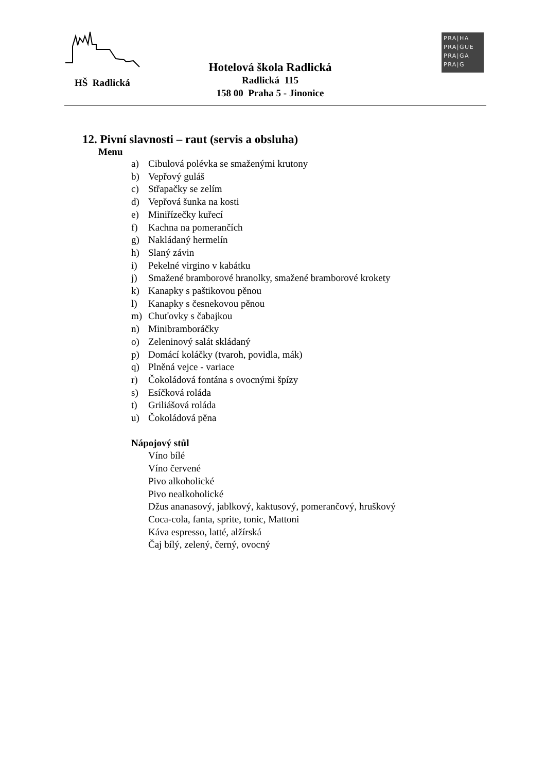HŠ Radlická
Hotelová škola Radlická
Radlická 115
158 00 Praha 5 - Jinonice
PRA|HA
PRA|GUE
PRA|GA
PRA|G
12. Pivní slavnosti – raut (servis a obsluha)
Menu
a) Cibulová polévka se smaženými krutony
b) Vepřový guláš
c) Střapačky se zelím
d) Vepřová šunka na kosti
e) Miniřízečky kuřecí
f) Kachna na pomerančích
g) Nakládaný hermelín
h) Slaný závin
i) Pekelné virgino v kabátku
j) Smažené bramborové hranolky, smažené bramborové krokety
k) Kanapky s paštikovou pěnou
l) Kanapky s česnekovou pěnou
m) Chuťovky s čabajkou
n) Minibramboráčky
o) Zeleninový salát skládaný
p) Domácí koláčky (tvaroh, povidla, mák)
q) Plněná vejce - variace
r) Čokoládová fontána s ovocnými špízy
s) Esíčková roláda
t) Griliášová roláda
u) Čokoládová pěna
Nápojový stůl
Víno bílé
Víno červené
Pivo alkoholické
Pivo nealkoholické
Džus ananasový, jablkový, kaktusový, pomerančový, hruškový
Coca-cola, fanta, sprite, tonic, Mattoni
Káva espresso, latté, alžírská
Čaj bílý, zelený, černý, ovocný